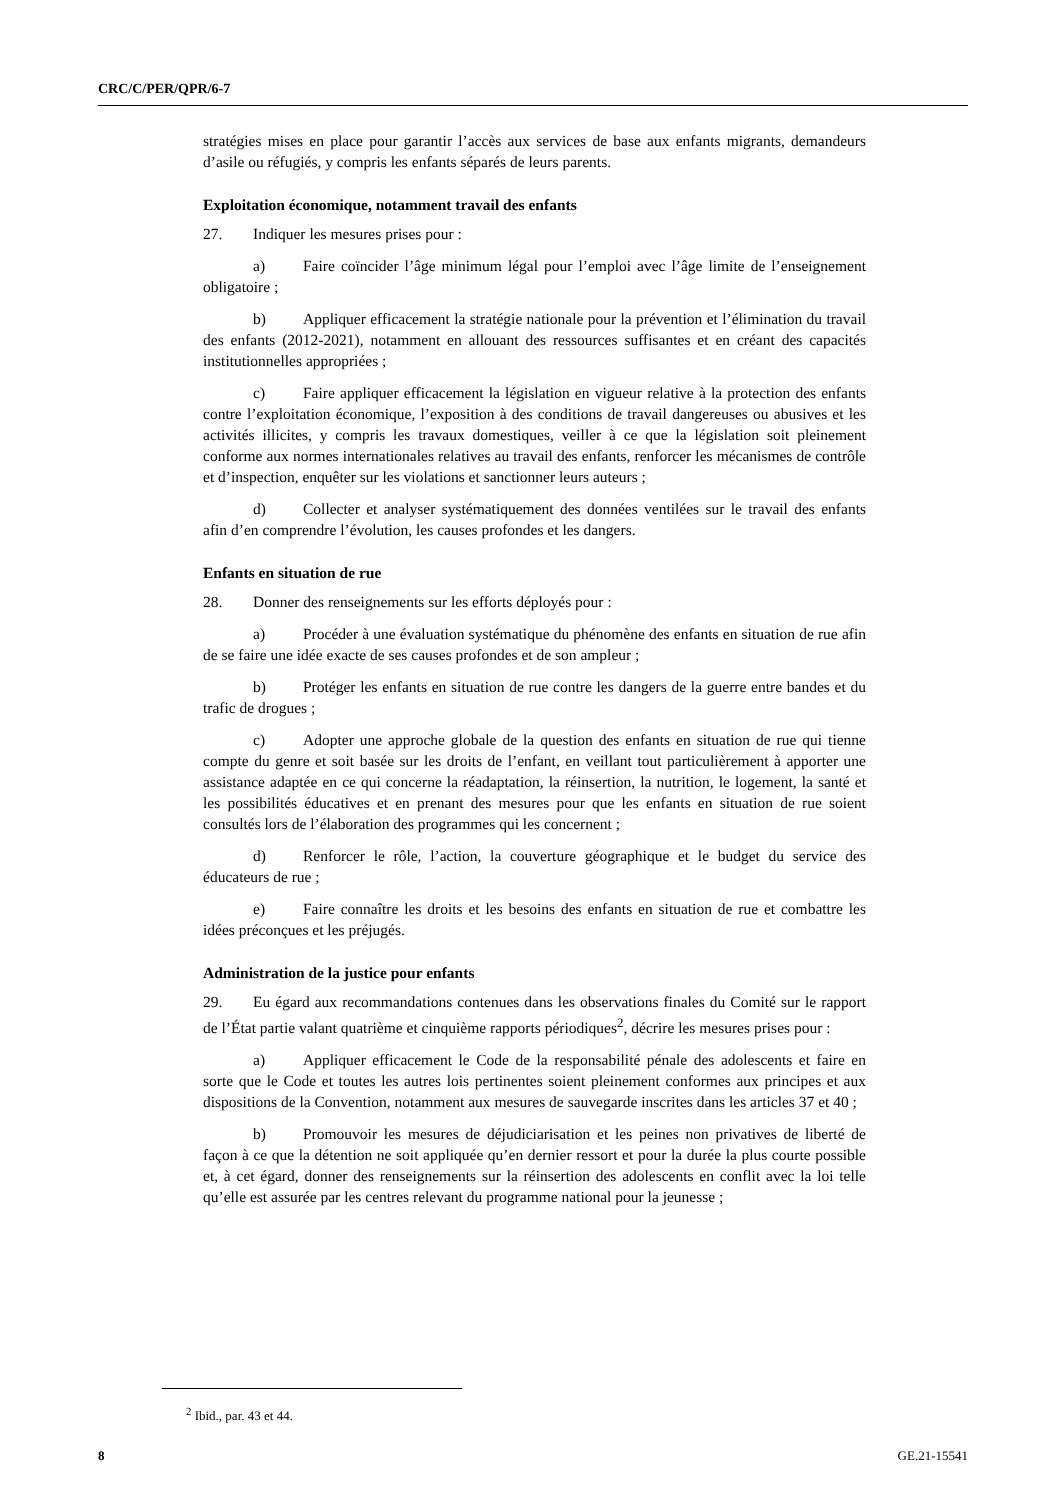CRC/C/PER/QPR/6-7
stratégies mises en place pour garantir l’accès aux services de base aux enfants migrants, demandeurs d’asile ou réfugiés, y compris les enfants séparés de leurs parents.
Exploitation économique, notamment travail des enfants
27. Indiquer les mesures prises pour :
a) Faire coïncider l’âge minimum légal pour l’emploi avec l’âge limite de l’enseignement obligatoire ;
b) Appliquer efficacement la stratégie nationale pour la prévention et l’élimination du travail des enfants (2012-2021), notamment en allouant des ressources suffisantes et en créant des capacités institutionnelles appropriées ;
c) Faire appliquer efficacement la législation en vigueur relative à la protection des enfants contre l’exploitation économique, l’exposition à des conditions de travail dangereuses ou abusives et les activités illicites, y compris les travaux domestiques, veiller à ce que la législation soit pleinement conforme aux normes internationales relatives au travail des enfants, renforcer les mécanismes de contrôle et d’inspection, enquêter sur les violations et sanctionner leurs auteurs ;
d) Collecter et analyser systématiquement des données ventilées sur le travail des enfants afin d’en comprendre l’évolution, les causes profondes et les dangers.
Enfants en situation de rue
28. Donner des renseignements sur les efforts déployés pour :
a) Procéder à une évaluation systématique du phénomène des enfants en situation de rue afin de se faire une idée exacte de ses causes profondes et de son ampleur ;
b) Protéger les enfants en situation de rue contre les dangers de la guerre entre bandes et du trafic de drogues ;
c) Adopter une approche globale de la question des enfants en situation de rue qui tienne compte du genre et soit basée sur les droits de l’enfant, en veillant tout particulièrement à apporter une assistance adaptée en ce qui concerne la réadaptation, la réinsertion, la nutrition, le logement, la santé et les possibilités éducatives et en prenant des mesures pour que les enfants en situation de rue soient consultés lors de l’élaboration des programmes qui les concernent ;
d) Renforcer le rôle, l’action, la couverture géographique et le budget du service des éducateurs de rue ;
e) Faire connaître les droits et les besoins des enfants en situation de rue et combattre les idées préconçues et les préjugés.
Administration de la justice pour enfants
29. Eu égard aux recommandations contenues dans les observations finales du Comité sur le rapport de l’État partie valant quatrième et cinquième rapports périodiques<sup>2</sup>, décrire les mesures prises pour :
a) Appliquer efficacement le Code de la responsabilité pénale des adolescents et faire en sorte que le Code et toutes les autres lois pertinentes soient pleinement conformes aux principes et aux dispositions de la Convention, notamment aux mesures de sauvegarde inscrites dans les articles 37 et 40 ;
b) Promouvoir les mesures de déjudiciarisation et les peines non privatives de liberté de façon à ce que la détention ne soit appliquée qu’en dernier ressort et pour la durée la plus courte possible et, à cet égard, donner des renseignements sur la réinsertion des adolescents en conflit avec la loi telle qu’elle est assurée par les centres relevant du programme national pour la jeunesse ;
<sup>2</sup> Ibid., par. 43 et 44.
8 GE.21-15541